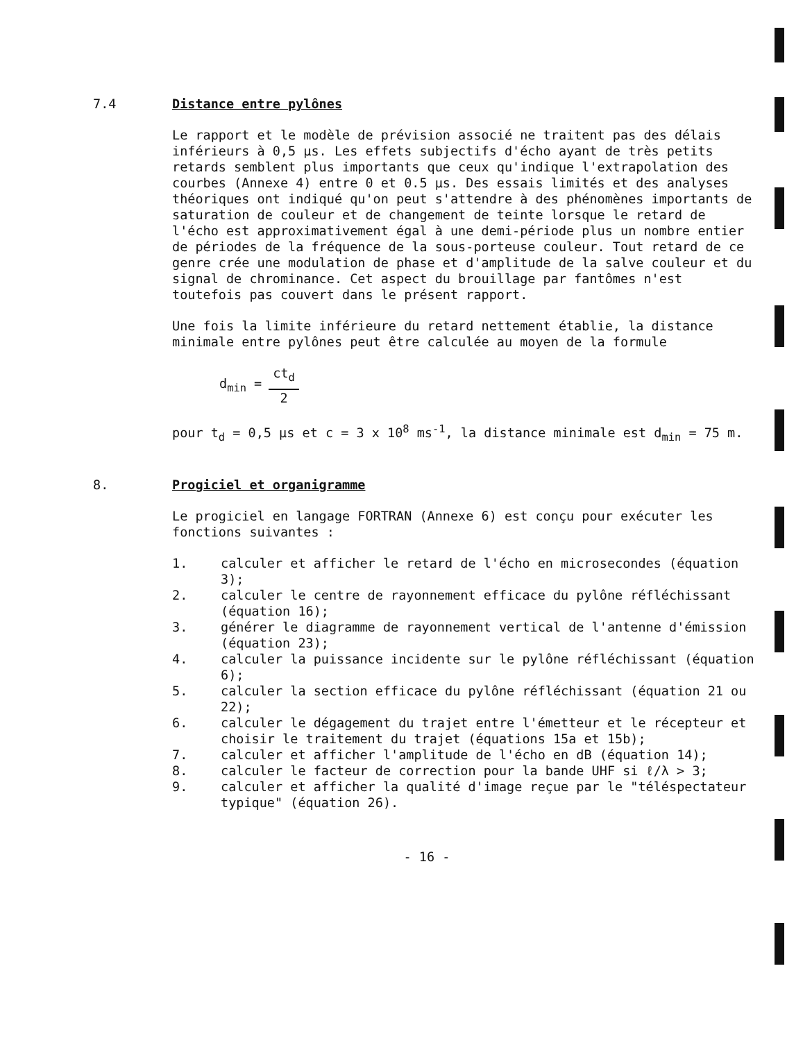7.4 Distance entre pylônes
Le rapport et le modèle de prévision associé ne traitent pas des délais inférieurs à 0,5 µs. Les effets subjectifs d'écho ayant de très petits retards semblent plus importants que ceux qu'indique l'extrapolation des courbes (Annexe 4) entre 0 et 0.5 µs. Des essais limités et des analyses théoriques ont indiqué qu'on peut s'attendre à des phénomènes importants de saturation de couleur et de changement de teinte lorsque le retard de l'écho est approximativement égal à une demi-période plus un nombre entier de périodes de la fréquence de la sous-porteuse couleur. Tout retard de ce genre crée une modulation de phase et d'amplitude de la salve couleur et du signal de chrominance. Cet aspect du brouillage par fantômes n'est toutefois pas couvert dans le présent rapport.
Une fois la limite inférieure du retard nettement établie, la distance minimale entre pylônes peut être calculée au moyen de la formule
d<sub>min</sub> =
ct<sub>d</sub>
2
pour t<sub>d</sub> = 0,5 µs et c = 3 x 10<sup>8</sup> ms<sup>-1</sup>, la distance minimale est d<sub>min</sub> = 75 m.
8. Progiciel et organigramme
Le progiciel en langage FORTRAN (Annexe 6) est conçu pour exécuter les fonctions suivantes :
1. calculer et afficher le retard de l'écho en microsecondes (équation 3);
2. calculer le centre de rayonnement efficace du pylône réfléchissant (équation 16);
3. générer le diagramme de rayonnement vertical de l'antenne d'émission (équation 23);
4. calculer la puissance incidente sur le pylône réfléchissant (équation 6);
5. calculer la section efficace du pylône réfléchissant (équation 21 ou 22);
6. calculer le dégagement du trajet entre l'émetteur et le récepteur et choisir le traitement du trajet (équations 15a et 15b);
7. calculer et afficher l'amplitude de l'écho en dB (équation 14);
8. calculer le facteur de correction pour la bande UHF si ℓ/λ > 3;
9. calculer et afficher la qualité d'image reçue par le "téléspectateur typique" (équation 26).
- 16 -